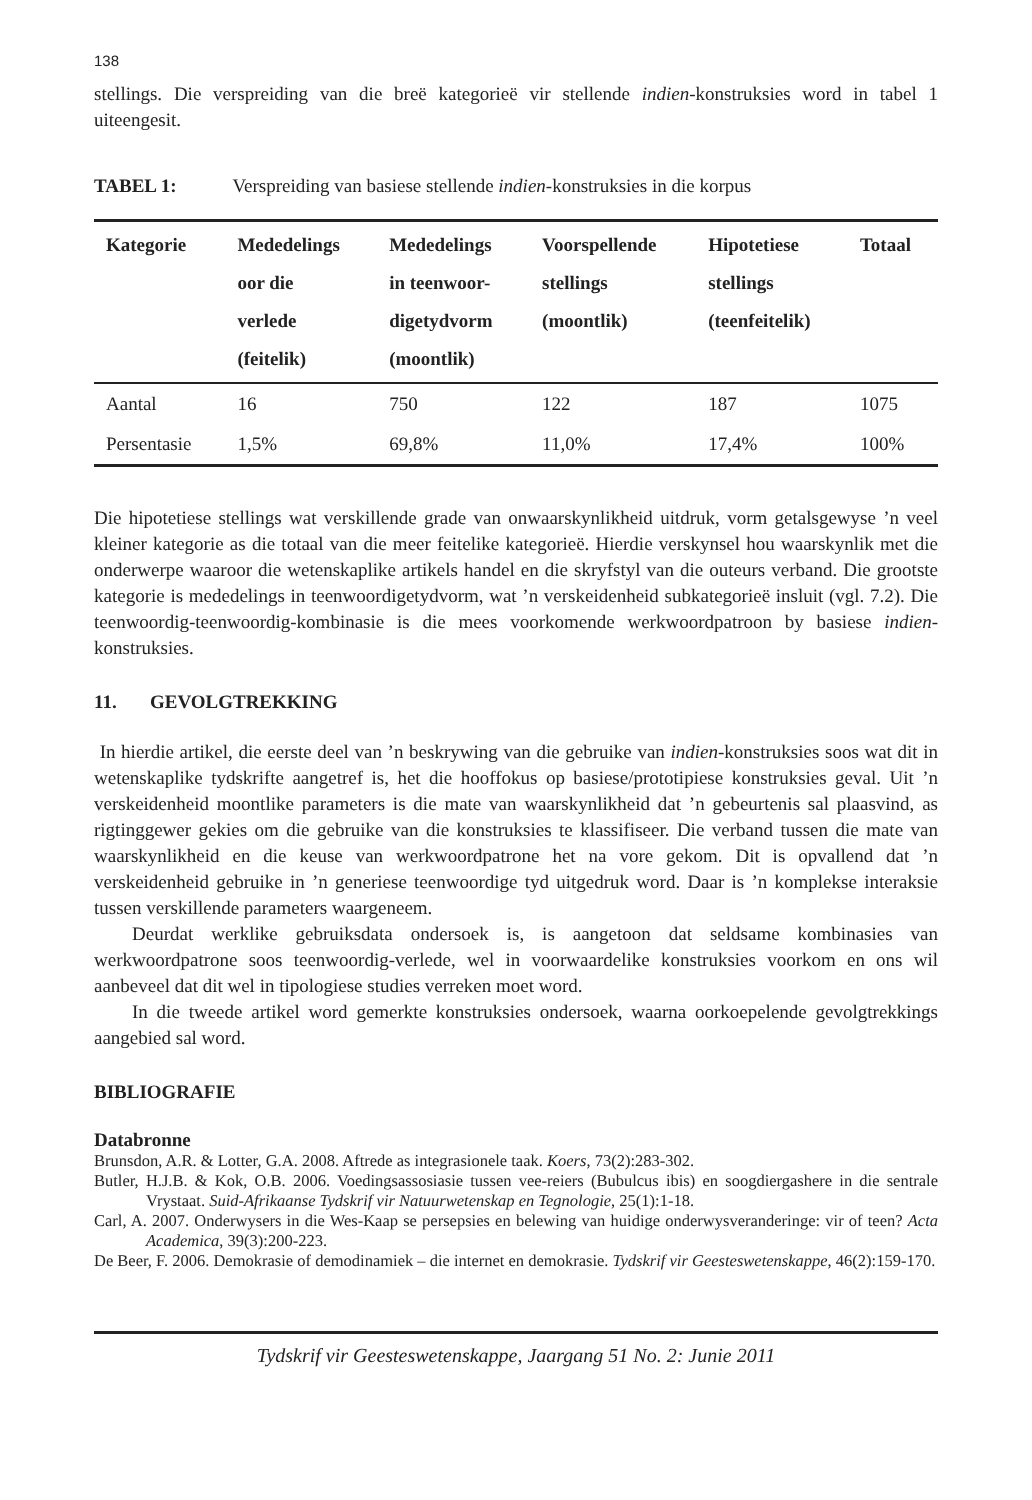138
stellings. Die verspreiding van die breë kategorieë vir stellende indien-konstruksies word in tabel 1 uiteengesit.
TABEL 1: Verspreiding van basiese stellende indien-konstruksies in die korpus
| Kategorie | Mededelings oor die verlede (feitelik) | Mededelings in teenwoor- digetydvorm (moontlik) | Voorspellende stellings (moontlik) | Hipotetiese stellings (teenfeitelik) | Totaal |
| --- | --- | --- | --- | --- | --- |
| Aantal | 16 | 750 | 122 | 187 | 1075 |
| Persentasie | 1,5% | 69,8% | 11,0% | 17,4% | 100% |
Die hipotetiese stellings wat verskillende grade van onwaarskynlikheid uitdruk, vorm getalsgewyse ’n veel kleiner kategorie as die totaal van die meer feitelike kategorieë. Hierdie verskynsel hou waarskynlik met die onderwerpe waaroor die wetenskaplike artikels handel en die skryfstyl van die outeurs verband. Die grootste kategorie is mededelings in teenwoordigetydvorm, wat ’n verskeidenheid subkategorieë insluit (vgl. 7.2). Die teenwoordig-teenwoordig-kombinasie is die mees voorkomende werkwoordpatroon by basiese indien-konstruksies.
11. GEVOLGTREKKING
In hierdie artikel, die eerste deel van ’n beskrywing van die gebruike van indien-konstruksies soos wat dit in wetenskaplike tydskrifte aangetref is, het die hooffokus op basiese/prototipiese konstruksies geval. Uit ’n verskeidenheid moontlike parameters is die mate van waarskynlikheid dat ’n gebeurtenis sal plaasvind, as rigtinggewer gekies om die gebruike van die konstruksies te klassifiseer. Die verband tussen die mate van waarskynlikheid en die keuse van werkwoordpatrone het na vore gekom. Dit is opvallend dat ’n verskeidenheid gebruike in ’n generiese teenwoordige tyd uitgedruk word. Daar is ’n komplekse interaksie tussen verskillende parameters waargeneem.
Deurdat werklike gebruiksdata ondersoek is, is aangetoon dat seldsame kombinasies van werkwoordpatrone soos teenwoordig-verlede, wel in voorwaardelike konstruksies voorkom en ons wil aanbeveel dat dit wel in tipologiese studies verreken moet word.
In die tweede artikel word gemerkte konstruksies ondersoek, waarna oorkoepelende gevolgtrekkings aangebied sal word.
BIBLIOGRAFIE
Databronne
Brunsdon, A.R. & Lotter, G.A. 2008. Aftrede as integrasionele taak. Koers, 73(2):283-302.
Butler, H.J.B. & Kok, O.B. 2006. Voedingsassosiasie tussen vee-reiers (Bubulcus ibis) en soogdiergashere in die sentrale Vrystaat. Suid-Afrikaanse Tydskrif vir Natuurwetenskap en Tegnologie, 25(1):1-18.
Carl, A. 2007. Onderwysers in die Wes-Kaap se persepsies en belewing van huidige onderwysveranderinge: vir of teen? Acta Academica, 39(3):200-223.
De Beer, F. 2006. Demokrasie of demodinamiek – die internet en demokrasie. Tydskrif vir Geesteswetenskappe, 46(2):159-170.
Tydskrif vir Geesteswetenskappe, Jaargang 51 No. 2: Junie 2011